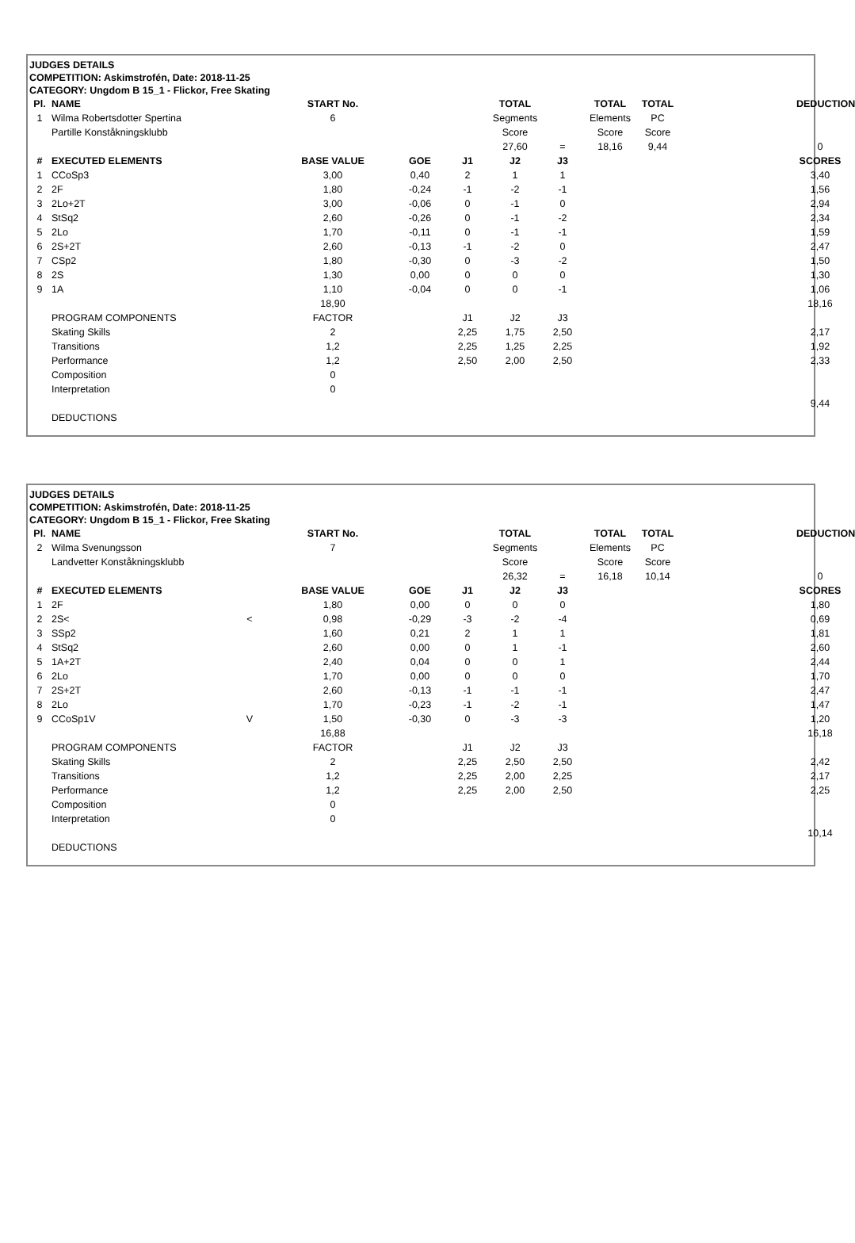JUDGES DETAILS
COMPETITION: Askimstrofén, Date: 2018-11-25
CATEGORY: Ungdom B 15_1 - Flickor, Free Skating
| Pl. | NAME | | START No. | | | TOTAL | | TOTAL | TOTAL | | DEDUCTION |
| --- | --- | --- | --- | --- | --- | --- | --- | --- | --- | --- | --- |
| 1 | Wilma Robertsdotter Spertina | | 6 | | | Segments | | Elements | PC | | |
| | Partille Konståkningsklubb | | | | | Score | | Score | Score | | |
| | | | | | | 27,60 | = | 18,16 | 9,44 | | 0 |
| # | EXECUTED ELEMENTS | | BASE VALUE | GOE | J1 | J2 | J3 | | | | SCORES |
| 1 | CCoSp3 | | 3,00 | 0,40 | 2 | 1 | 1 | | | | 3,40 |
| 2 | 2F | | 1,80 | -0,24 | -1 | -2 | -1 | | | | 1,56 |
| 3 | 2Lo+2T | | 3,00 | -0,06 | 0 | -1 | 0 | | | | 2,94 |
| 4 | StSq2 | | 2,60 | -0,26 | 0 | -1 | -2 | | | | 2,34 |
| 5 | 2Lo | | 1,70 | -0,11 | 0 | -1 | -1 | | | | 1,59 |
| 6 | 2S+2T | | 2,60 | -0,13 | -1 | -2 | 0 | | | | 2,47 |
| 7 | CSp2 | | 1,80 | -0,30 | 0 | -3 | -2 | | | | 1,50 |
| 8 | 2S | | 1,30 | 0,00 | 0 | 0 | 0 | | | | 1,30 |
| 9 | 1A | | 1,10 | -0,04 | 0 | 0 | -1 | | | | 1,06 |
| | | | 18,90 | | | | | | | | 18,16 |
| | PROGRAM COMPONENTS | | FACTOR | | J1 | J2 | J3 | | | | |
| | Skating Skills | | 2 | | 2,25 | 1,75 | 2,50 | | | | 2,17 |
| | Transitions | | 1,2 | | 2,25 | 1,25 | 2,25 | | | | 1,92 |
| | Performance | | 1,2 | | 2,50 | 2,00 | 2,50 | | | | 2,33 |
| | Composition | | 0 | | | | | | | | |
| | Interpretation | | 0 | | | | | | | | |
| | | | | | | | | | | | 9,44 |
| | DEDUCTIONS | | | | | | | | | | |
JUDGES DETAILS
COMPETITION: Askimstrofén, Date: 2018-11-25
CATEGORY: Ungdom B 15_1 - Flickor, Free Skating
| Pl. | NAME | | START No. | | | TOTAL | | TOTAL | TOTAL | | DEDUCTION |
| --- | --- | --- | --- | --- | --- | --- | --- | --- | --- | --- | --- |
| 2 | Wilma Svenungsson | | 7 | | | Segments | | Elements | PC | | |
| | Landvetter Konståkningsklubb | | | | | Score | | Score | Score | | |
| | | | | | | 26,32 | = | 16,18 | 10,14 | | 0 |
| # | EXECUTED ELEMENTS | | BASE VALUE | GOE | J1 | J2 | J3 | | | | SCORES |
| 1 | 2F | | 1,80 | 0,00 | 0 | 0 | 0 | | | | 1,80 |
| 2 | 2S< | < | 0,98 | -0,29 | -3 | -2 | -4 | | | | 0,69 |
| 3 | SSp2 | | 1,60 | 0,21 | 2 | 1 | 1 | | | | 1,81 |
| 4 | StSq2 | | 2,60 | 0,00 | 0 | 1 | -1 | | | | 2,60 |
| 5 | 1A+2T | | 2,40 | 0,04 | 0 | 0 | 1 | | | | 2,44 |
| 6 | 2Lo | | 1,70 | 0,00 | 0 | 0 | 0 | | | | 1,70 |
| 7 | 2S+2T | | 2,60 | -0,13 | -1 | -1 | -1 | | | | 2,47 |
| 8 | 2Lo | | 1,70 | -0,23 | -1 | -2 | -1 | | | | 1,47 |
| 9 | CCoSp1V | V | 1,50 | -0,30 | 0 | -3 | -3 | | | | 1,20 |
| | | | 16,88 | | | | | | | | 16,18 |
| | PROGRAM COMPONENTS | | FACTOR | | J1 | J2 | J3 | | | | |
| | Skating Skills | | 2 | | 2,25 | 2,50 | 2,50 | | | | 2,42 |
| | Transitions | | 1,2 | | 2,25 | 2,00 | 2,25 | | | | 2,17 |
| | Performance | | 1,2 | | 2,25 | 2,00 | 2,50 | | | | 2,25 |
| | Composition | | 0 | | | | | | | | |
| | Interpretation | | 0 | | | | | | | | |
| | | | | | | | | | | | 10,14 |
| | DEDUCTIONS | | | | | | | | | | |